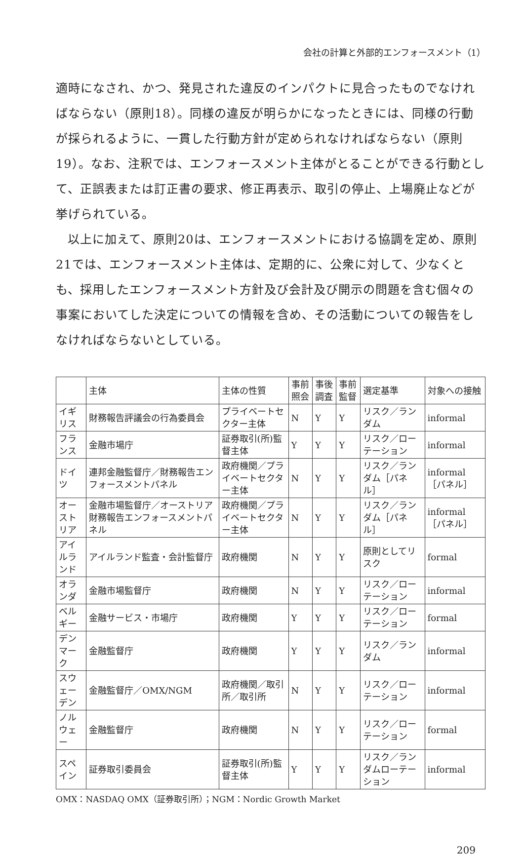会社の計算と外部的エンフォースメント（1）
適時になされ、かつ、発見された違反のインパクトに見合ったものでなければならない（原則18）。同様の違反が明らかになったときには、同様の行動が採られるように、一貫した行動方針が定められなければならない（原則19）。なお、注釈では、エンフォースメント主体がとることができる行動として、正誤表または訂正書の要求、修正再表示、取引の停止、上場廃止などが挙げられている。
以上に加えて、原則20は、エンフォースメントにおける協調を定め、原則21では、エンフォースメント主体は、定期的に、公衆に対して、少なくとも、採用したエンフォースメント方針及び会計及び開示の問題を含む個々の事案においてした決定についての情報を含め、その活動についての報告をしなければならないとしている。
| | 主体 | 主体の性質 | 事前照会 | 事後調査 | 事前監督 | 選定基準 | 対象への接触 |
| イギリス | 財務報告評議会の行為委員会 | プライベートセクター主体 | N | Y | Y | リスク／ランダム | informal |
| フランス | 金融市場庁 | 証券取引(所)監督主体 | Y | Y | Y | リスク／ローテーション | informal |
| ドイツ | 連邦金融監督庁／財務報告エンフォースメントパネル | 政府機関／プライベートセクター主体 | N | Y | Y | リスク／ランダム［パネル］ | informal ［パネル］ |
| オーストリア | 金融市場監督庁／オーストリア財務報告エンフォースメントパネル | 政府機関／プライベートセクター主体 | N | Y | Y | リスク／ランダム［パネル］ | informal ［パネル］ |
| アイルランド | アイルランド監査・会計監督庁 | 政府機関 | N | Y | Y | 原則としてリスク | formal |
| オランダ | 金融市場監督庁 | 政府機関 | N | Y | Y | リスク／ローテーション | informal |
| ベルギー | 金融サービス・市場庁 | 政府機関 | Y | Y | Y | リスク／ローテーション | formal |
| デンマーク | 金融監督庁 | 政府機関 | Y | Y | Y | リスク／ランダム | informal |
| スウェーデン | 金融監督庁／OMX/NGM | 政府機関／取引所／取引所 | N | Y | Y | リスク／ローテーション | informal |
| ノルウェー | 金融監督庁 | 政府機関 | N | Y | Y | リスク／ローテーション | formal |
| スペイン | 証券取引委員会 | 証券取引(所)監督主体 | Y | Y | Y | リスク／ランダムローテーション | informal |
OMX：NASDAQ OMX（証券取引所）；NGM：Nordic Growth Market
209